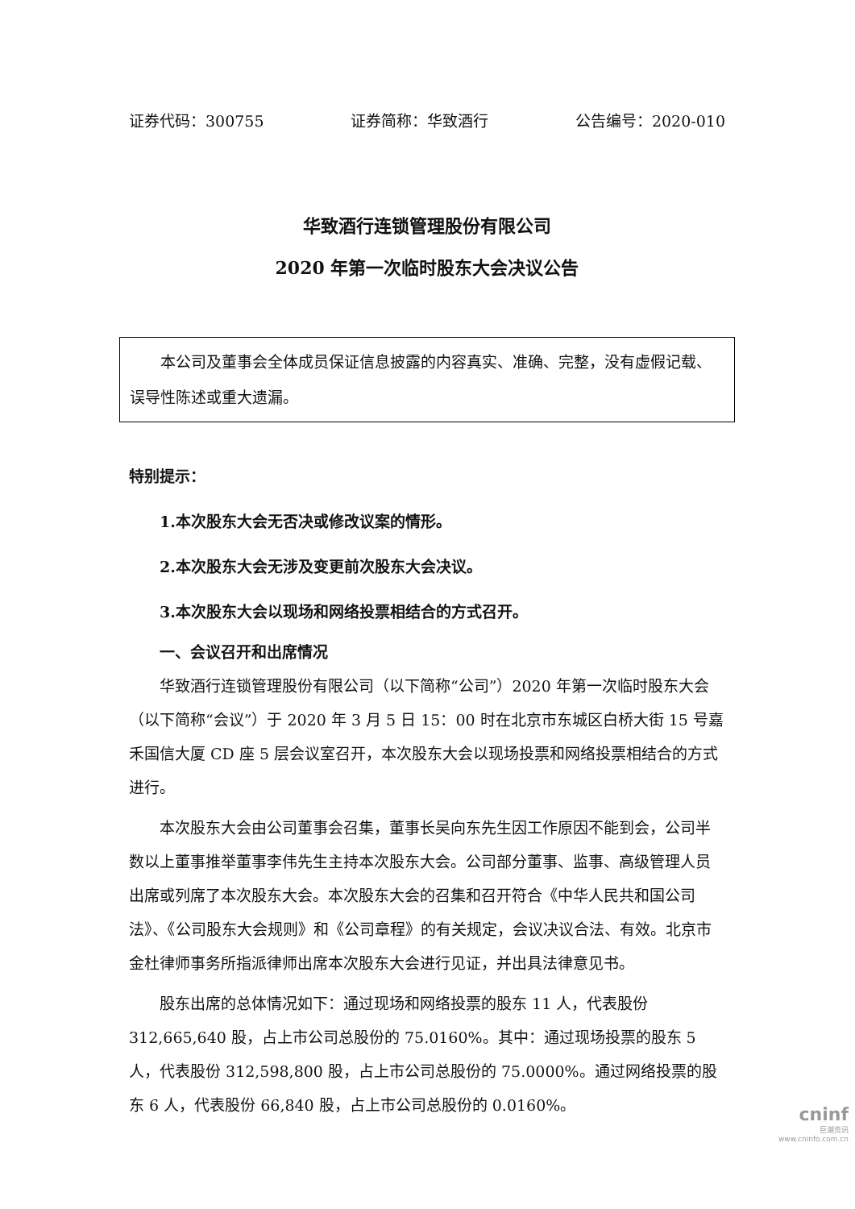证券代码：300755 证券简称：华致酒行 公告编号：2020-010
华致酒行连锁管理股份有限公司
2020 年第一次临时股东大会决议公告
本公司及董事会全体成员保证信息披露的内容真实、准确、完整，没有虚假记载、误导性陈述或重大遗漏。
特别提示：
1.本次股东大会无否决或修改议案的情形。
2.本次股东大会无涉及变更前次股东大会决议。
3.本次股东大会以现场和网络投票相结合的方式召开。
一、会议召开和出席情况
华致酒行连锁管理股份有限公司（以下简称“公司”）2020 年第一次临时股东大会（以下简称“会议”）于 2020 年 3 月 5 日 15：00 时在北京市东城区白桥大街 15 号嘉禾国信大厦 CD 座 5 层会议室召开，本次股东大会以现场投票和网络投票相结合的方式进行。
本次股东大会由公司董事会召集，董事长吴向东先生因工作原因不能到会，公司半数以上董事推举董事李伟先生主持本次股东大会。公司部分董事、监事、高级管理人员出席或列席了本次股东大会。本次股东大会的召集和召开符合《中华人民共和国公司法》、《公司股东大会规则》和《公司章程》的有关规定，会议决议合法、有效。北京市金杜律师事务所指派律师出席本次股东大会进行见证，并出具法律意见书。
股东出席的总体情况如下：通过现场和网络投票的股东 11 人，代表股份 312,665,640 股，占上市公司总股份的 75.0160%。其中：通过现场投票的股东 5 人，代表股份 312,598,800 股，占上市公司总股份的 75.0000%。通过网络投票的股东 6 人，代表股份 66,840 股，占上市公司总股份的 0.0160%。
cninf
巨潮资讯
www.cninfo.com.cn